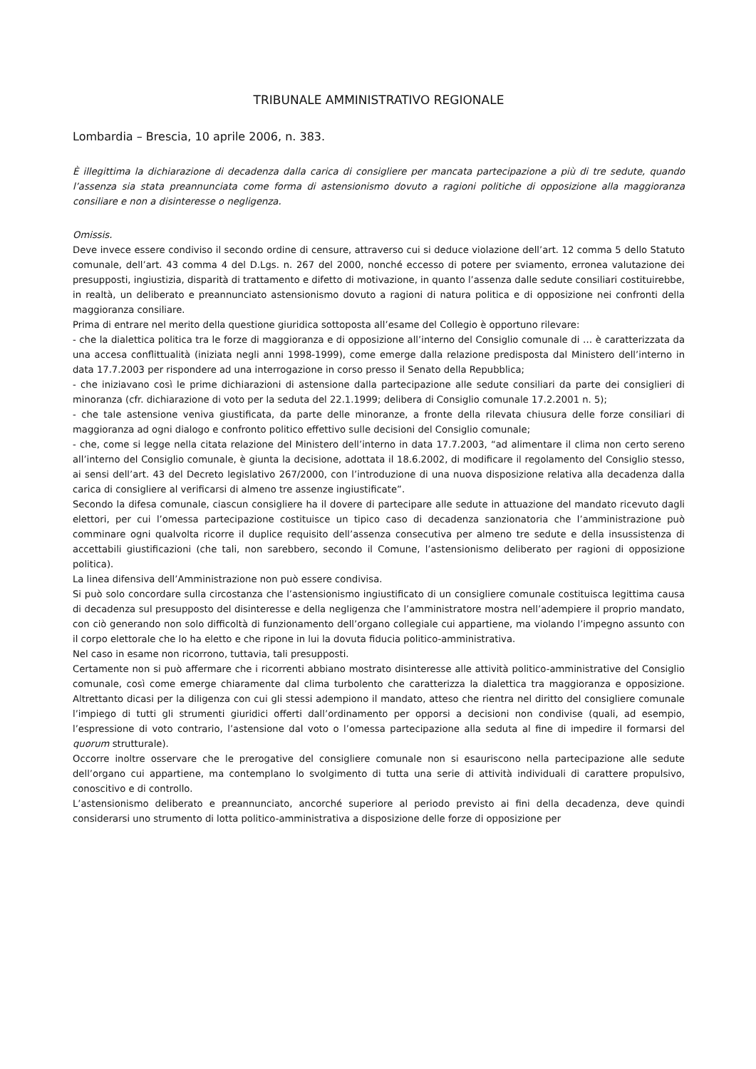TRIBUNALE AMMINISTRATIVO REGIONALE
Lombardia – Brescia, 10 aprile 2006, n. 383.
È illegittima la dichiarazione di decadenza dalla carica di consigliere per mancata partecipazione a più di tre sedute, quando l’assenza sia stata preannunciata come forma di astensionismo dovuto a ragioni politiche di opposizione alla maggioranza consiliare e non a disinteresse o negligenza.
Omissis.
Deve invece essere condiviso il secondo ordine di censure, attraverso cui si deduce violazione dell’art. 12 comma 5 dello Statuto comunale, dell’art. 43 comma 4 del D.Lgs. n. 267 del 2000, nonché eccesso di potere per sviamento, erronea valutazione dei presupposti, ingiustizia, disparità di trattamento e difetto di motivazione, in quanto l’assenza dalle sedute consiliari costituirebbe, in realtà, un deliberato e preannunciato astensionismo dovuto a ragioni di natura politica e di opposizione nei confronti della maggioranza consiliare.
Prima di entrare nel merito della questione giuridica sottoposta all’esame del Collegio è opportuno rilevare:
- che la dialettica politica tra le forze di maggioranza e di opposizione all’interno del Consiglio comunale di … è caratterizzata da una accesa conflittualità (iniziata negli anni 1998-1999), come emerge dalla relazione predisposta dal Ministero dell’interno in data 17.7.2003 per rispondere ad una interrogazione in corso presso il Senato della Repubblica;
- che iniziavano così le prime dichiarazioni di astensione dalla partecipazione alle sedute consiliari da parte dei consiglieri di minoranza (cfr. dichiarazione di voto per la seduta del 22.1.1999; delibera di Consiglio comunale 17.2.2001 n. 5);
- che tale astensione veniva giustificata, da parte delle minoranze, a fronte della rilevata chiusura delle forze consiliari di maggioranza ad ogni dialogo e confronto politico effettivo sulle decisioni del Consiglio comunale;
- che, come si legge nella citata relazione del Ministero dell’interno in data 17.7.2003, “ad alimentare il clima non certo sereno all’interno del Consiglio comunale, è giunta la decisione, adottata il 18.6.2002, di modificare il regolamento del Consiglio stesso, ai sensi dell’art. 43 del Decreto legislativo 267/2000, con l’introduzione di una nuova disposizione relativa alla decadenza dalla carica di consigliere al verificarsi di almeno tre assenze ingiustificate”.
Secondo la difesa comunale, ciascun consigliere ha il dovere di partecipare alle sedute in attuazione del mandato ricevuto dagli elettori, per cui l’omessa partecipazione costituisce un tipico caso di decadenza sanzionatoria che l’amministrazione può comminare ogni qualvolta ricorre il duplice requisito dell’assenza consecutiva per almeno tre sedute e della insussistenza di accettabili giustificazioni (che tali, non sarebbero, secondo il Comune, l’astensionismo deliberato per ragioni di opposizione politica).
La linea difensiva dell’Amministrazione non può essere condivisa.
Si può solo concordare sulla circostanza che l’astensionismo ingiustificato di un consigliere comunale costituisca legittima causa di decadenza sul presupposto del disinteresse e della negligenza che l’amministratore mostra nell’adempiere il proprio mandato, con ciò generando non solo difficoltà di funzionamento dell’organo collegiale cui appartiene, ma violando l’impegno assunto con il corpo elettorale che lo ha eletto e che ripone in lui la dovuta fiducia politico-amministrativa.
Nel caso in esame non ricorrono, tuttavia, tali presupposti.
Certamente non si può affermare che i ricorrenti abbiano mostrato disinteresse alle attività politico-amministrative del Consiglio comunale, così come emerge chiaramente dal clima turbolento che caratterizza la dialettica tra maggioranza e opposizione. Altrettanto dicasi per la diligenza con cui gli stessi adempiono il mandato, atteso che rientra nel diritto del consigliere comunale l’impiego di tutti gli strumenti giuridici offerti dall’ordinamento per opporsi a decisioni non condivise (quali, ad esempio, l’espressione di voto contrario, l’astensione dal voto o l’omessa partecipazione alla seduta al fine di impedire il formarsi del quorum strutturale).
Occorre inoltre osservare che le prerogative del consigliere comunale non si esauriscono nella partecipazione alle sedute dell’organo cui appartiene, ma contemplano lo svolgimento di tutta una serie di attività individuali di carattere propulsivo, conoscitivo e di controllo.
L’astensionismo deliberato e preannunciato, ancorché superiore al periodo previsto ai fini della decadenza, deve quindi considerarsi uno strumento di lotta politico-amministrativa a disposizione delle forze di opposizione per